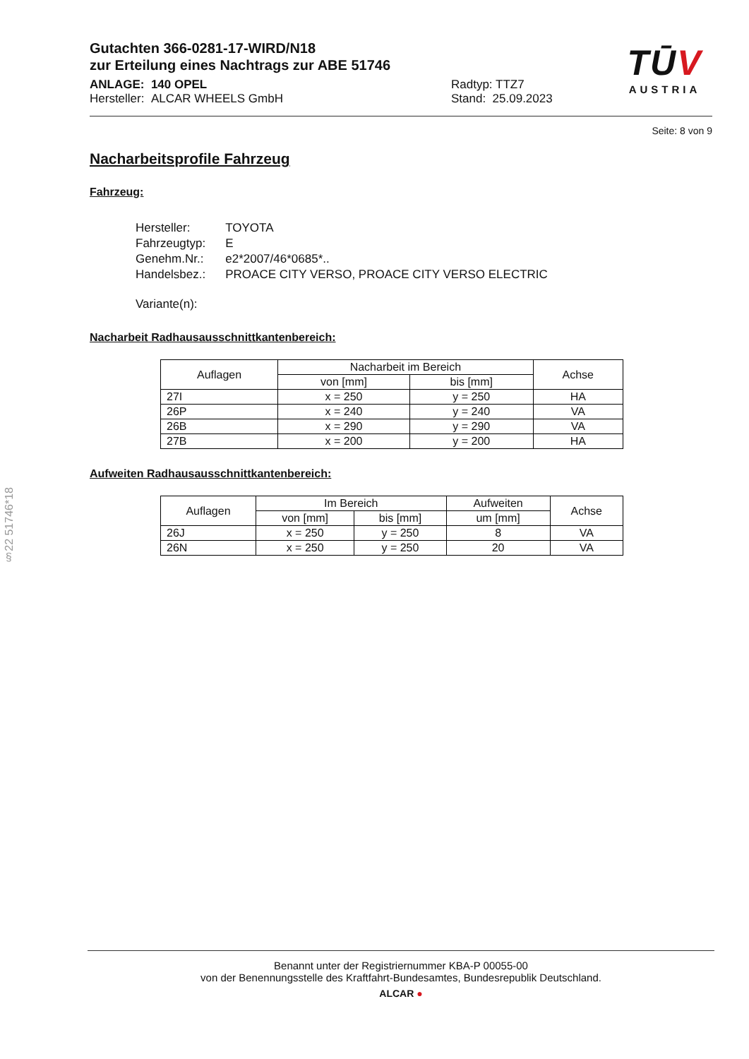Gutachten 366-0281-17-WIRD/N18
zur Erteilung eines Nachtrags zur ABE 51746
ANLAGE: 140 OPEL
Hersteller: ALCAR WHEELS GmbH
Radtyp: TTZ7
Stand: 25.09.2023
Seite: 8 von 9
Nacharbeitsprofile Fahrzeug
Fahrzeug:
| Hersteller: | TOYOTA |
| Fahrzeugtyp: | E |
| Genehm.Nr.: | e2*2007/46*0685*.. |
| Handelsbez.: | PROACE CITY VERSO, PROACE CITY VERSO ELECTRIC |
| Variante(n): | |
Nacharbeit Radhausausschnittkantenbereich:
| Auflagen | Nacharbeit im Bereich | | Achse |
| --- | --- | --- | --- |
| | von [mm] | bis [mm] | |
| 27I | x = 250 | y = 250 | HA |
| 26P | x = 240 | y = 240 | VA |
| 26B | x = 290 | y = 290 | VA |
| 27B | x = 200 | y = 200 | HA |
Aufweiten Radhausausschnittkantenbereich:
| Auflagen | Im Bereich | | Aufweiten | Achse |
| --- | --- | --- | --- | --- |
| | von [mm] | bis [mm] | um [mm] | |
| 26J | x = 250 | y = 250 | 8 | VA |
| 26N | x = 250 | y = 250 | 20 | VA |
TŪV
AUSTRIA
§22 51746*18
Benannt unter der Registriernummer KBA-P 00055-00
von der Benennungsstelle des Kraftfahrt-Bundesamtes, Bundesrepublik Deutschland.
ALCAR ●